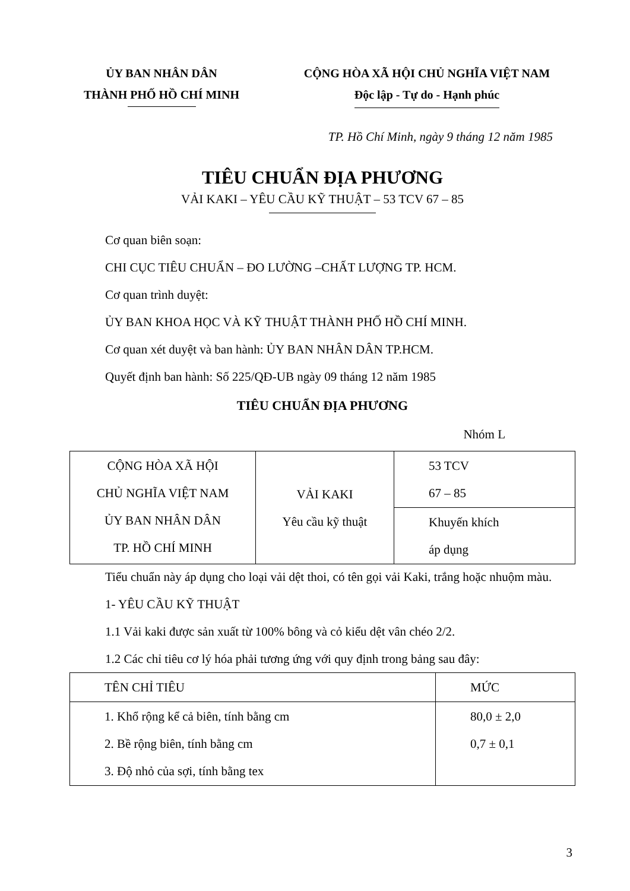ỦY BAN NHÂN DÂN
THÀNH PHỐ HỒ CHÍ MINH
CỘNG HÒA XÃ HỘI CHỦ NGHĨA VIỆT NAM
Độc lập - Tự do - Hạnh phúc
TP. Hồ Chí Minh, ngày 9 tháng 12 năm 1985
TIÊU CHUẨN ĐỊA PHƯƠNG
VẢI KAKI – YÊU CẦU KỸ THUẬT – 53 TCV 67 – 85
Cơ quan biên soạn:
CHI CỤC TIÊU CHUẨN – ĐO LƯỜNG –CHẤT LƯỢNG TP. HCM.
Cơ quan trình duyệt:
ỦY BAN KHOA HỌC VÀ KỸ THUẬT THÀNH PHỐ HỒ CHÍ MINH.
Cơ quan xét duyệt và ban hành: ỦY BAN NHÂN DÂN TP.HCM.
Quyết định ban hành: Số 225/QĐ-UB ngày 09 tháng 12 năm 1985
TIÊU CHUẨN ĐỊA PHƯƠNG
Nhóm L
| CỘNG HÒA XÃ HỘI CHỦ NGHĨA VIỆT NAM ỦY BAN NHÂN DÂN TP. HỒ CHÍ MINH | VẢI KAKI Yêu cầu kỹ thuật | 53 TCV 67 – 85 |
| | | Khuyến khích áp dụng |
Tiểu chuẩn này áp dụng cho loại vải dệt thoi, có tên gọi vải Kaki, trắng hoặc nhuộm màu.
1- YÊU CẦU KỸ THUẬT
1.1 Vải kaki được sản xuất từ 100% bông và cỏ kiểu dệt vân chéo 2/2.
1.2 Các chỉ tiêu cơ lý hóa phải tương ứng với quy định trong bảng sau đây:
| TÊN CHỈ TIÊU | MỨC |
| 1. Khổ rộng kể cả biên, tính bằng cm 2. Bề rộng biên, tính bằng cm 3. Độ nhỏ của sợi, tính bằng tex | 80,0 ± 2,0 0,7 ± 0,1 |
3